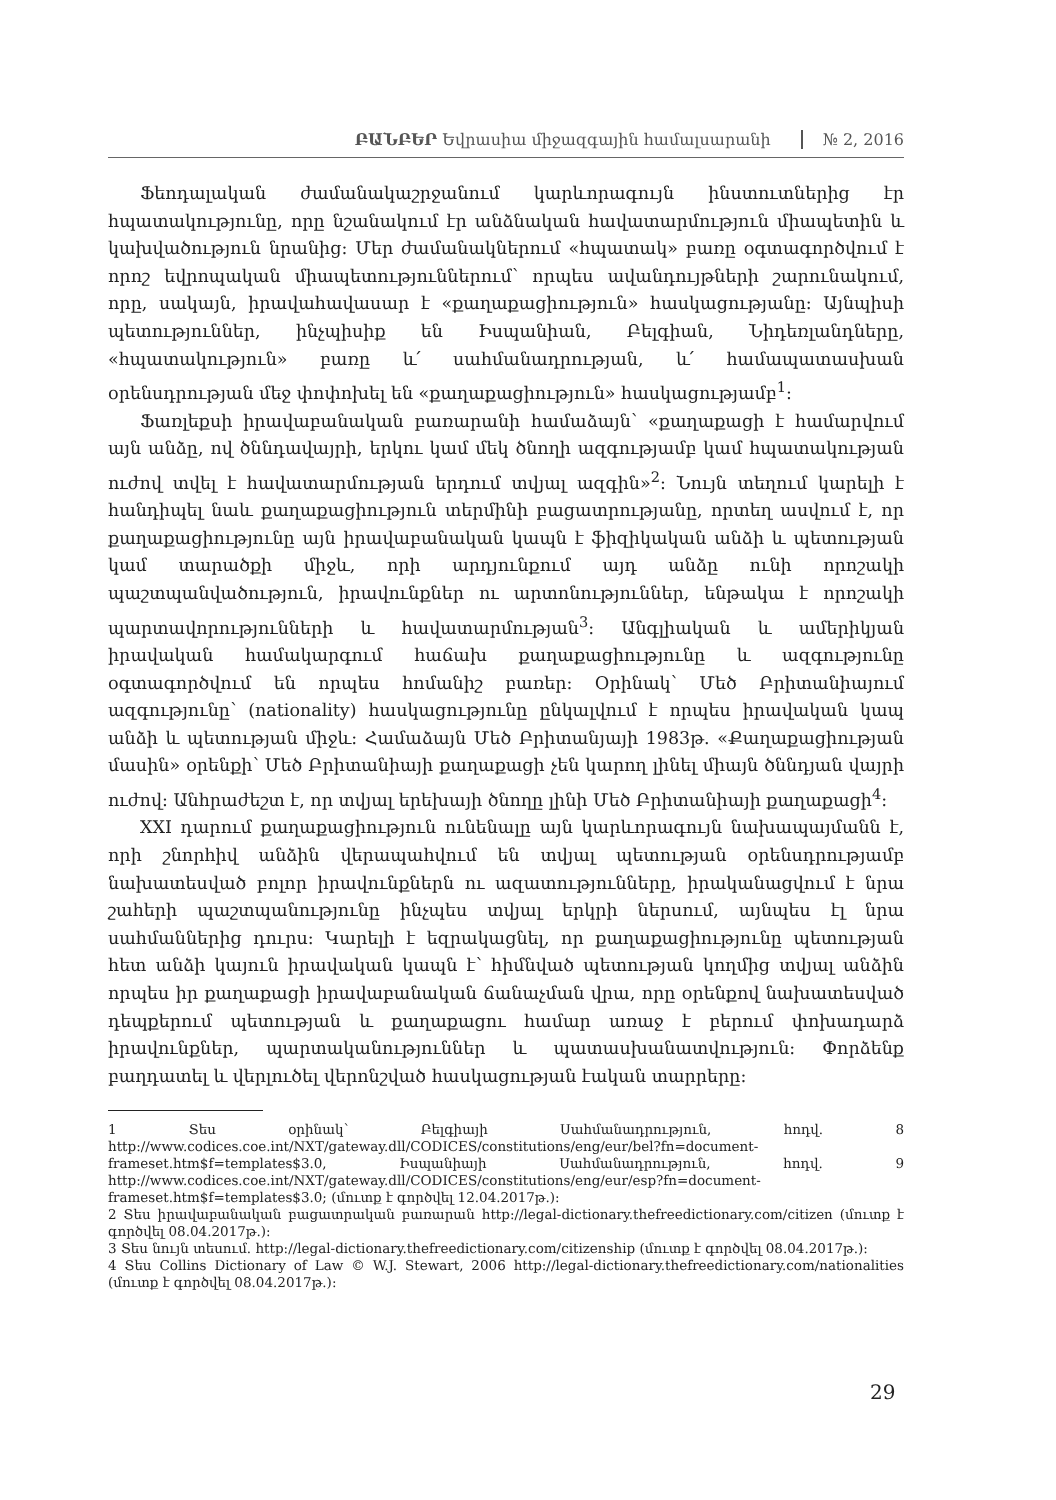ԲԱՆԲԵՐ Եվրասիա միջազգային համալսարանի № 2, 2016
Ֆեոդալական ժամանակաշրջանում կարևորագույն ինստուտներից էր հպատակությունը, որը նշանակում էր անձնական հավատարմություն միապետին և կախվածություն նրանից: Մեր ժամանակներում «հպատակ» բառը օգտագործվում է որոշ եվրոպական միապետություններում՝ որպես ավանդույթների շարունակում, որը, սակայն, իրավահավասար է «քաղաքացիություն» հասկացությանը: Այնպիսի պետություններ, ինչպիսիք են Իսպանիան, Բելգիան, Նիդեռլանդները, «հպատակություն» բառը և՛ սահմանադրության, և՛ համապատասխան օրենսդրության մեջ փոփոխել են «քաղաքացիություն» հասկացությամբ<sup>1</sup>:
Ֆառլեքսի իրավաբանական բառարանի համաձայն՝ «քաղաքացի է համարվում այն անձը, ով ծննդավայրի, երկու կամ մեկ ծնողի ազգությամբ կամ հպատակության ուժով տվել է հավատարմության երդում տվյալ ազգին»<sup>2</sup>: Նույն տեղում կարելի է հանդիպել նաև քաղաքացիություն տերմինի բացատրությանը, որտեղ ասվում է, որ քաղաքացիությունը այն իրավաբանական կապն է ֆիզիկական անձի և պետության կամ տարածքի միջև, որի արդյունքում այդ անձը ունի որոշակի պաշտպանվածություն, իրավունքներ ու արտոնություններ, ենթակա է որոշակի պարտավորությունների և հավատարմության<sup>3</sup>: Անգլիական և ամերիկյան իրավական համակարգում հաճախ քաղաքացիությունը և ազգությունը օգտագործվում են որպես հոմանիշ բառեր: Օրինակ՝ Մեծ Բրիտանիայում ազգությունը՝ (nationality) հասկացությունը ընկալվում է որպես իրավական կապ անձի և պետության միջև: Համաձայն Մեծ Բրիտանյայի 1983թ. «Քաղաքացիության մասին» օրենքի՝ Մեծ Բրիտանիայի քաղաքացի չեն կարող լինել միայն ծննդյան վայրի ուժով: Անհրաժեշտ է, որ տվյալ երեխայի ծնողը լինի Մեծ Բրիտանիայի քաղաքացի<sup>4</sup>:
XXI դարում քաղաքացիություն ունենալը այն կարևորագույն նախապայմանն է, որի շնորհիվ անձին վերապահվում են տվյալ պետության օրենսդրությամբ նախատեսված բոլոր իրավունքներն ու ազատությունները, իրականացվում է նրա շահերի պաշտպանությունը ինչպես տվյալ երկրի ներսում, այնպես էլ նրա սահմաններից դուրս: Կարելի է եզրակացնել, որ քաղաքացիությունը պետության հետ անձի կայուն իրավական կապն է՝ հիմնված պետության կողմից տվյալ անձին որպես իր քաղաքացի իրավաբանական ճանաչման վրա, որը օրենքով նախատեսված դեպքերում պետության և քաղաքացու համար առաջ է բերում փոխադարձ իրավունքներ, պարտականություններ և պատասխանատվություն: Փորձենք բաղդատել և վերլուծել վերոնշված հասկացության էական տարրերը:
1 Տես օրինակ՝ Բելգիայի Սահմանադրություն, հոդվ. 8 http://www.codices.coe.int/NXT/gateway.dll/CODICES/constitutions/eng/eur/bel?fn=document-frameset.htm$f=templates$3.0, Իսպանիայի Սահմանադրություն, հոդվ. 9 http://www.codices.coe.int/NXT/gateway.dll/CODICES/constitutions/eng/eur/esp?fn=document-frameset.htm$f=templates$3.0; (մուտք է գործվել 12.04.2017թ.):
2 Տես իրավաբանական բացատրական բառարան http://legal-dictionary.thefreedictionary.com/citizen (մուտք է գործվել 08.04.2017թ.):
3 Տես նույն տեսում. http://legal-dictionary.thefreedictionary.com/citizenship (մուտք է գործվել 08.04.2017թ.):
4 Տես Collins Dictionary of Law © W.J. Stewart, 2006 http://legal-dictionary.thefreedictionary.com/nationalities (մուտք է գործվել 08.04.2017թ.):
29